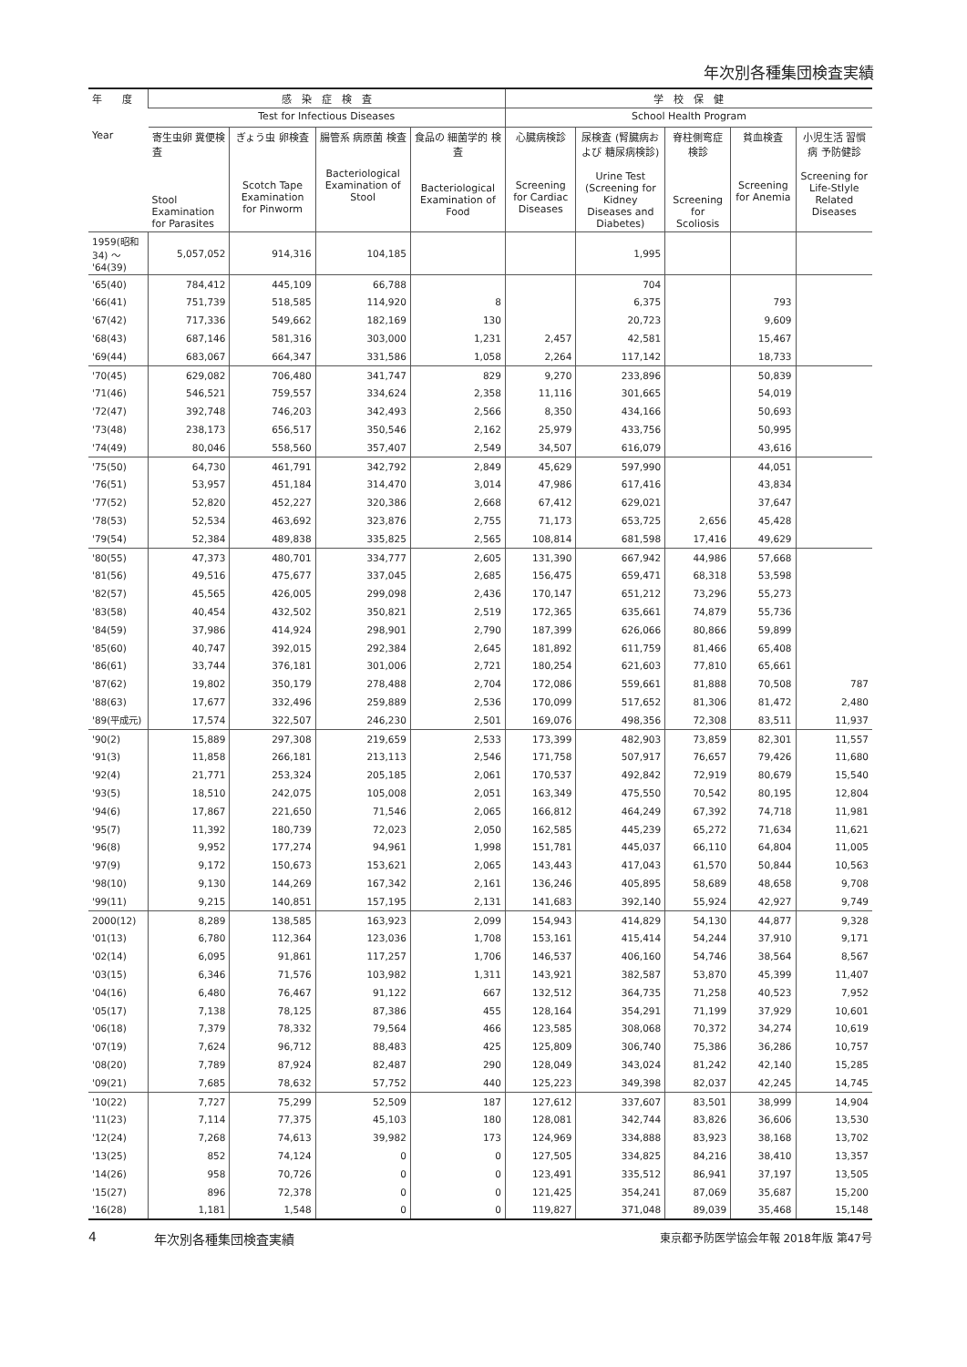年次別各種集団検査実績
| 年 度 Year | 感 染 症 検 査 | | | | 学 校 保 健 | | | | |
| --- | --- | --- | --- | --- | --- | --- | --- | --- | --- |
| | Test for Infectious Diseases | | | | School Health Program | | | | |
| | 寄生虫卵 糞便検査 Stool Examination for Parasites | ぎょう虫 卵検査 Scotch Tape Examination for Pinworm | 腸管系 病原菌 検査 Bacteriological Examination of Stool | 食品の 細菌学的 検査 Bacteriological Examination of Food | 心臓病検診 Screening for Cardiac Diseases | 尿検査 (腎臓病および 糖尿病検診) Urine Test (Screening for Kidney Diseases and Diabetes) | 脊柱側弯症 検診 Screening for Scoliosis | 貧血検査 Screening for Anemia | 小児生活 習慣病 予防健診 Screening for Life-Stlyle Related Diseases |
| 1959(昭和34) 〜 '64(39) | 5,057,052 | 914,316 | 104,185 | | | 1,995 | | | |
| '65(40) | 784,412 | 445,109 | 66,788 | | | 704 | | | |
| '66(41) | 751,739 | 518,585 | 114,920 | 8 | | 6,375 | | 793 | |
| '67(42) | 717,336 | 549,662 | 182,169 | 130 | | 20,723 | | 9,609 | |
| '68(43) | 687,146 | 581,316 | 303,000 | 1,231 | 2,457 | 42,581 | | 15,467 | |
| '69(44) | 683,067 | 664,347 | 331,586 | 1,058 | 2,264 | 117,142 | | 18,733 | |
| '70(45) | 629,082 | 706,480 | 341,747 | 829 | 9,270 | 233,896 | | 50,839 | |
| '71(46) | 546,521 | 759,557 | 334,624 | 2,358 | 11,116 | 301,665 | | 54,019 | |
| '72(47) | 392,748 | 746,203 | 342,493 | 2,566 | 8,350 | 434,166 | | 50,693 | |
| '73(48) | 238,173 | 656,517 | 350,546 | 2,162 | 25,979 | 433,756 | | 50,995 | |
| '74(49) | 80,046 | 558,560 | 357,407 | 2,549 | 34,507 | 616,079 | | 43,616 | |
| '75(50) | 64,730 | 461,791 | 342,792 | 2,849 | 45,629 | 597,990 | | 44,051 | |
| '76(51) | 53,957 | 451,184 | 314,470 | 3,014 | 47,986 | 617,416 | | 43,834 | |
| '77(52) | 52,820 | 452,227 | 320,386 | 2,668 | 67,412 | 629,021 | | 37,647 | |
| '78(53) | 52,534 | 463,692 | 323,876 | 2,755 | 71,173 | 653,725 | 2,656 | 45,428 | |
| '79(54) | 52,384 | 489,838 | 335,825 | 2,565 | 108,814 | 681,598 | 17,416 | 49,629 | |
| '80(55) | 47,373 | 480,701 | 334,777 | 2,605 | 131,390 | 667,942 | 44,986 | 57,668 | |
| '81(56) | 49,516 | 475,677 | 337,045 | 2,685 | 156,475 | 659,471 | 68,318 | 53,598 | |
| '82(57) | 45,565 | 426,005 | 299,098 | 2,436 | 170,147 | 651,212 | 73,296 | 55,273 | |
| '83(58) | 40,454 | 432,502 | 350,821 | 2,519 | 172,365 | 635,661 | 74,879 | 55,736 | |
| '84(59) | 37,986 | 414,924 | 298,901 | 2,790 | 187,399 | 626,066 | 80,866 | 59,899 | |
| '85(60) | 40,747 | 392,015 | 292,384 | 2,645 | 181,892 | 611,759 | 81,466 | 65,408 | |
| '86(61) | 33,744 | 376,181 | 301,006 | 2,721 | 180,254 | 621,603 | 77,810 | 65,661 | |
| '87(62) | 19,802 | 350,179 | 278,488 | 2,704 | 172,086 | 559,661 | 81,888 | 70,508 | 787 |
| '88(63) | 17,677 | 332,496 | 259,889 | 2,536 | 170,099 | 517,652 | 81,306 | 81,472 | 2,480 |
| '89(平成元) | 17,574 | 322,507 | 246,230 | 2,501 | 169,076 | 498,356 | 72,308 | 83,511 | 11,937 |
| '90(2) | 15,889 | 297,308 | 219,659 | 2,533 | 173,399 | 482,903 | 73,859 | 82,301 | 11,557 |
| '91(3) | 11,858 | 266,181 | 213,113 | 2,546 | 171,758 | 507,917 | 76,657 | 79,426 | 11,680 |
| '92(4) | 21,771 | 253,324 | 205,185 | 2,061 | 170,537 | 492,842 | 72,919 | 80,679 | 15,540 |
| '93(5) | 18,510 | 242,075 | 105,008 | 2,051 | 163,349 | 475,550 | 70,542 | 80,195 | 12,804 |
| '94(6) | 17,867 | 221,650 | 71,546 | 2,065 | 166,812 | 464,249 | 67,392 | 74,718 | 11,981 |
| '95(7) | 11,392 | 180,739 | 72,023 | 2,050 | 162,585 | 445,239 | 65,272 | 71,634 | 11,621 |
| '96(8) | 9,952 | 177,274 | 94,961 | 1,998 | 151,781 | 445,037 | 66,110 | 64,804 | 11,005 |
| '97(9) | 9,172 | 150,673 | 153,621 | 2,065 | 143,443 | 417,043 | 61,570 | 50,844 | 10,563 |
| '98(10) | 9,130 | 144,269 | 167,342 | 2,161 | 136,246 | 405,895 | 58,689 | 48,658 | 9,708 |
| '99(11) | 9,215 | 140,851 | 157,195 | 2,131 | 141,683 | 392,140 | 55,924 | 42,927 | 9,749 |
| 2000(12) | 8,289 | 138,585 | 163,923 | 2,099 | 154,943 | 414,829 | 54,130 | 44,877 | 9,328 |
| '01(13) | 6,780 | 112,364 | 123,036 | 1,708 | 153,161 | 415,414 | 54,244 | 37,910 | 9,171 |
| '02(14) | 6,095 | 91,861 | 117,257 | 1,706 | 146,537 | 406,160 | 54,746 | 38,564 | 8,567 |
| '03(15) | 6,346 | 71,576 | 103,982 | 1,311 | 143,921 | 382,587 | 53,870 | 45,399 | 11,407 |
| '04(16) | 6,480 | 76,467 | 91,122 | 667 | 132,512 | 364,735 | 71,258 | 40,523 | 7,952 |
| '05(17) | 7,138 | 78,125 | 87,386 | 455 | 128,164 | 354,291 | 71,199 | 37,929 | 10,601 |
| '06(18) | 7,379 | 78,332 | 79,564 | 466 | 123,585 | 308,068 | 70,372 | 34,274 | 10,619 |
| '07(19) | 7,624 | 96,712 | 88,483 | 425 | 125,809 | 306,740 | 75,386 | 36,286 | 10,757 |
| '08(20) | 7,789 | 87,924 | 82,487 | 290 | 128,049 | 343,024 | 81,242 | 42,140 | 15,285 |
| '09(21) | 7,685 | 78,632 | 57,752 | 440 | 125,223 | 349,398 | 82,037 | 42,245 | 14,745 |
| '10(22) | 7,727 | 75,299 | 52,509 | 187 | 127,612 | 337,607 | 83,501 | 38,999 | 14,904 |
| '11(23) | 7,114 | 77,375 | 45,103 | 180 | 128,081 | 342,744 | 83,826 | 36,606 | 13,530 |
| '12(24) | 7,268 | 74,613 | 39,982 | 173 | 124,969 | 334,888 | 83,923 | 38,168 | 13,702 |
| '13(25) | 852 | 74,124 | 0 | 0 | 127,505 | 334,825 | 84,216 | 38,410 | 13,357 |
| '14(26) | 958 | 70,726 | 0 | 0 | 123,491 | 335,512 | 86,941 | 37,197 | 13,505 |
| '15(27) | 896 | 72,378 | 0 | 0 | 121,425 | 354,241 | 87,069 | 35,687 | 15,200 |
| '16(28) | 1,181 | 1,548 | 0 | 0 | 119,827 | 371,048 | 89,039 | 35,468 | 15,148 |
4 年次別各種集団検査実績 東京都予防医学協会年報 2018年版 第47号